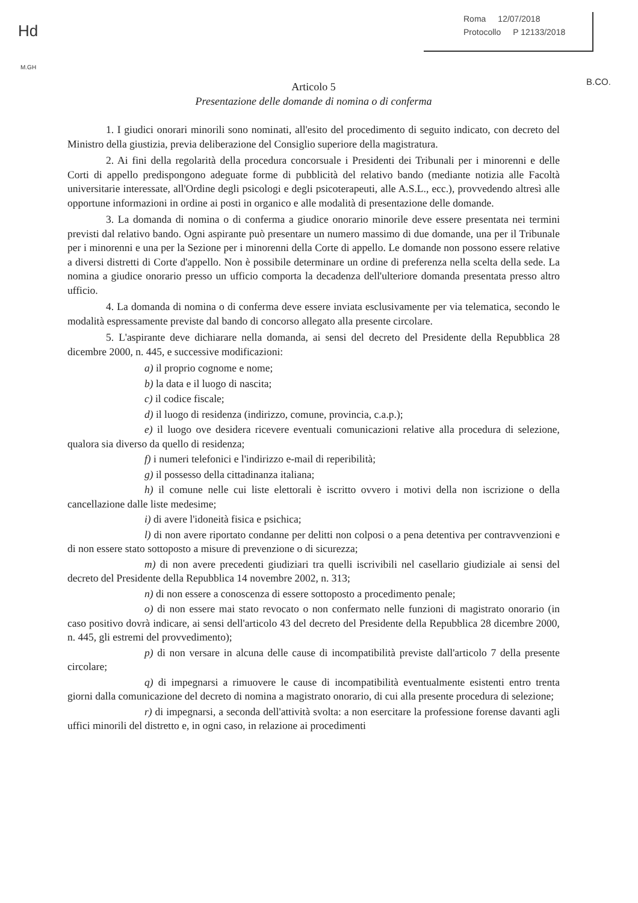Hd
M.GH
Roma 12/07/2018
Protocollo P 12133/2018
B.CO.
Articolo 5
Presentazione delle domande di nomina o di conferma
1. I giudici onorari minorili sono nominati, all'esito del procedimento di seguito indicato, con decreto del Ministro della giustizia, previa deliberazione del Consiglio superiore della magistratura.
2. Ai fini della regolarità della procedura concorsuale i Presidenti dei Tribunali per i minorenni e delle Corti di appello predispongono adeguate forme di pubblicità del relativo bando (mediante notizia alle Facoltà universitarie interessate, all'Ordine degli psicologi e degli psicoterapeuti, alle A.S.L., ecc.), provvedendo altresì alle opportune informazioni in ordine ai posti in organico e alle modalità di presentazione delle domande.
3. La domanda di nomina o di conferma a giudice onorario minorile deve essere presentata nei termini previsti dal relativo bando. Ogni aspirante può presentare un numero massimo di due domande, una per il Tribunale per i minorenni e una per la Sezione per i minorenni della Corte di appello. Le domande non possono essere relative a diversi distretti di Corte d'appello. Non è possibile determinare un ordine di preferenza nella scelta della sede. La nomina a giudice onorario presso un ufficio comporta la decadenza dell'ulteriore domanda presentata presso altro ufficio.
4. La domanda di nomina o di conferma deve essere inviata esclusivamente per via telematica, secondo le modalità espressamente previste dal bando di concorso allegato alla presente circolare.
5. L'aspirante deve dichiarare nella domanda, ai sensi del decreto del Presidente della Repubblica 28 dicembre 2000, n. 445, e successive modificazioni:
a) il proprio cognome e nome;
b) la data e il luogo di nascita;
c) il codice fiscale;
d) il luogo di residenza (indirizzo, comune, provincia, c.a.p.);
e) il luogo ove desidera ricevere eventuali comunicazioni relative alla procedura di selezione, qualora sia diverso da quello di residenza;
f) i numeri telefonici e l'indirizzo e-mail di reperibilità;
g) il possesso della cittadinanza italiana;
h) il comune nelle cui liste elettorali è iscritto ovvero i motivi della non iscrizione o della cancellazione dalle liste medesime;
i) di avere l'idoneità fisica e psichica;
l) di non avere riportato condanne per delitti non colposi o a pena detentiva per contravvenzioni e di non essere stato sottoposto a misure di prevenzione o di sicurezza;
m) di non avere precedenti giudiziari tra quelli iscrivibili nel casellario giudiziale ai sensi del decreto del Presidente della Repubblica 14 novembre 2002, n. 313;
n) di non essere a conoscenza di essere sottoposto a procedimento penale;
o) di non essere mai stato revocato o non confermato nelle funzioni di magistrato onorario (in caso positivo dovrà indicare, ai sensi dell'articolo 43 del decreto del Presidente della Repubblica 28 dicembre 2000, n. 445, gli estremi del provvedimento);
p) di non versare in alcuna delle cause di incompatibilità previste dall'articolo 7 della presente circolare;
q) di impegnarsi a rimuovere le cause di incompatibilità eventualmente esistenti entro trenta giorni dalla comunicazione del decreto di nomina a magistrato onorario, di cui alla presente procedura di selezione;
r) di impegnarsi, a seconda dell'attività svolta: a non esercitare la professione forense davanti agli uffici minorili del distretto e, in ogni caso, in relazione ai procedimenti